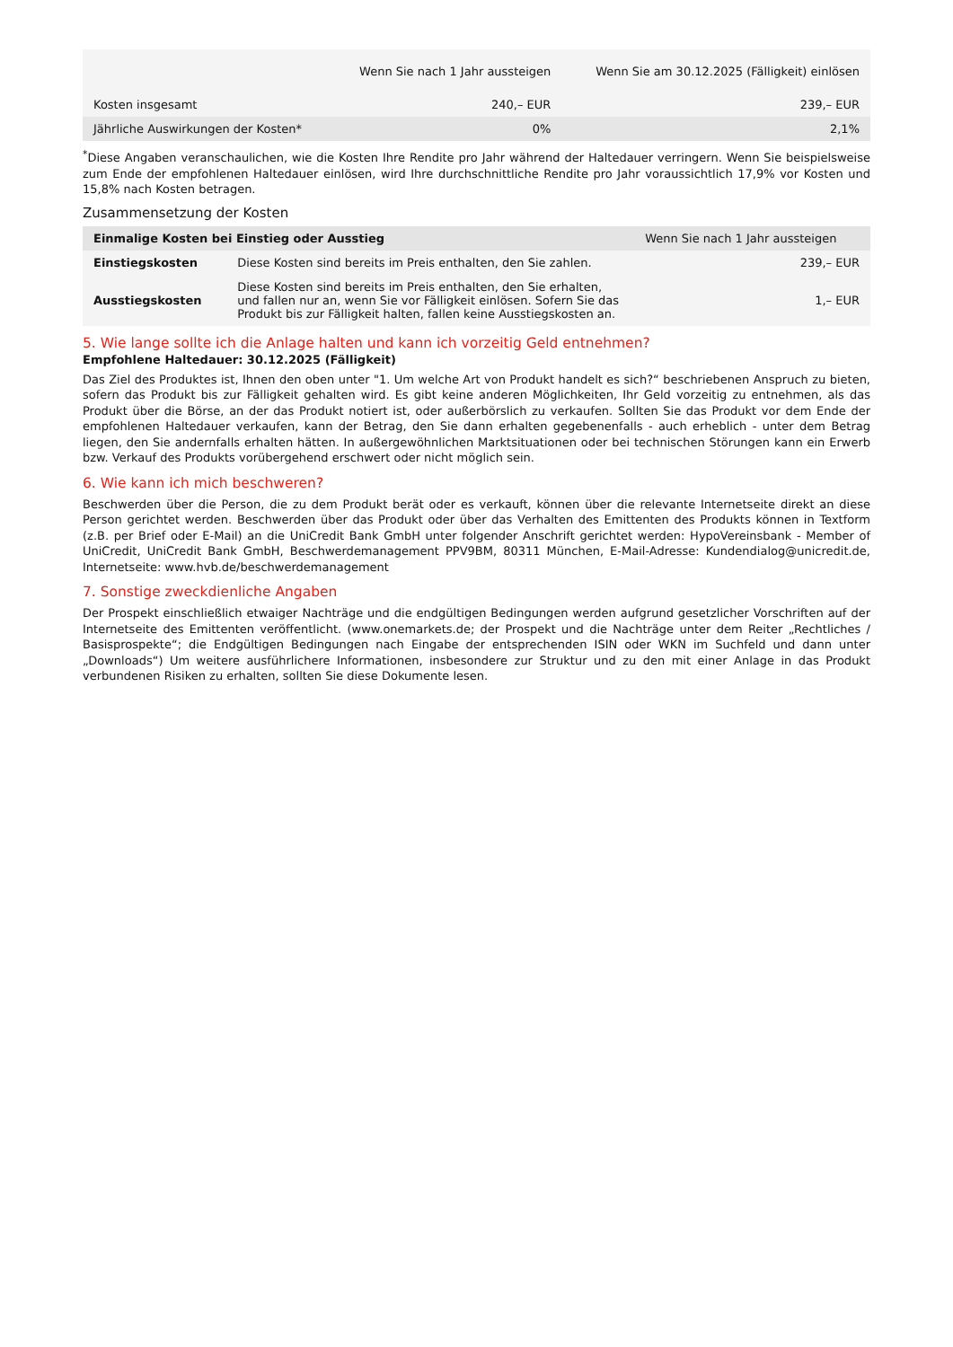| | Wenn Sie nach 1 Jahr aussteigen | Wenn Sie am 30.12.2025 (Fälligkeit) einlösen |
| --- | --- | --- |
| Kosten insgesamt | 240,– EUR | 239,– EUR |
| Jährliche Auswirkungen der Kosten* | 0% | 2,1% |
<sup>*</sup> Diese Angaben veranschaulichen, wie die Kosten Ihre Rendite pro Jahr während der Haltedauer verringern. Wenn Sie beispielsweise zum Ende der empfohlenen Haltedauer einlösen, wird Ihre durchschnittliche Rendite pro Jahr voraussichtlich 17,9% vor Kosten und 15,8% nach Kosten betragen.
Zusammensetzung der Kosten
| Einmalige Kosten bei Einstieg oder Ausstieg | | Wenn Sie nach 1 Jahr aussteigen |
| --- | --- | --- |
| Einstiegskosten | Diese Kosten sind bereits im Preis enthalten, den Sie zahlen. | 239,– EUR |
| Ausstiegskosten | Diese Kosten sind bereits im Preis enthalten, den Sie erhalten, und fallen nur an, wenn Sie vor Fälligkeit einlösen. Sofern Sie das Produkt bis zur Fälligkeit halten, fallen keine Ausstiegskosten an. | 1,– EUR |
5. Wie lange sollte ich die Anlage halten und kann ich vorzeitig Geld entnehmen?
Empfohlene Haltedauer: 30.12.2025 (Fälligkeit)
Das Ziel des Produktes ist, Ihnen den oben unter "1. Um welche Art von Produkt handelt es sich?“ beschriebenen Anspruch zu bieten, sofern das Produkt bis zur Fälligkeit gehalten wird. Es gibt keine anderen Möglichkeiten, Ihr Geld vorzeitig zu entnehmen, als das Produkt über die Börse, an der das Produkt notiert ist, oder außerbörslich zu verkaufen. Sollten Sie das Produkt vor dem Ende der empfohlenen Haltedauer verkaufen, kann der Betrag, den Sie dann erhalten gegebenenfalls - auch erheblich - unter dem Betrag liegen, den Sie andernfalls erhalten hätten. In außergewöhnlichen Marktsituationen oder bei technischen Störungen kann ein Erwerb bzw. Verkauf des Produkts vorübergehend erschwert oder nicht möglich sein.
6. Wie kann ich mich beschweren?
Beschwerden über die Person, die zu dem Produkt berät oder es verkauft, können über die relevante Internetseite direkt an diese Person gerichtet werden. Beschwerden über das Produkt oder über das Verhalten des Emittenten des Produkts können in Textform (z.B. per Brief oder E-Mail) an die UniCredit Bank GmbH unter folgender Anschrift gerichtet werden: HypoVereinsbank - Member of UniCredit, UniCredit Bank GmbH, Beschwerdemanagement PPV9BM, 80311 München, E-Mail-Adresse: Kundendialog@unicredit.de, Internetseite: www.hvb.de/beschwerdemanagement
7. Sonstige zweckdienliche Angaben
Der Prospekt einschließlich etwaiger Nachträge und die endgültigen Bedingungen werden aufgrund gesetzlicher Vorschriften auf der Internetseite des Emittenten veröffentlicht. (www.onemarkets.de; der Prospekt und die Nachträge unter dem Reiter „Rechtliches / Basisprospekte“; die Endgültigen Bedingungen nach Eingabe der entsprechenden ISIN oder WKN im Suchfeld und dann unter „Downloads“) Um weitere ausführlichere Informationen, insbesondere zur Struktur und zu den mit einer Anlage in das Produkt verbundenen Risiken zu erhalten, sollten Sie diese Dokumente lesen.